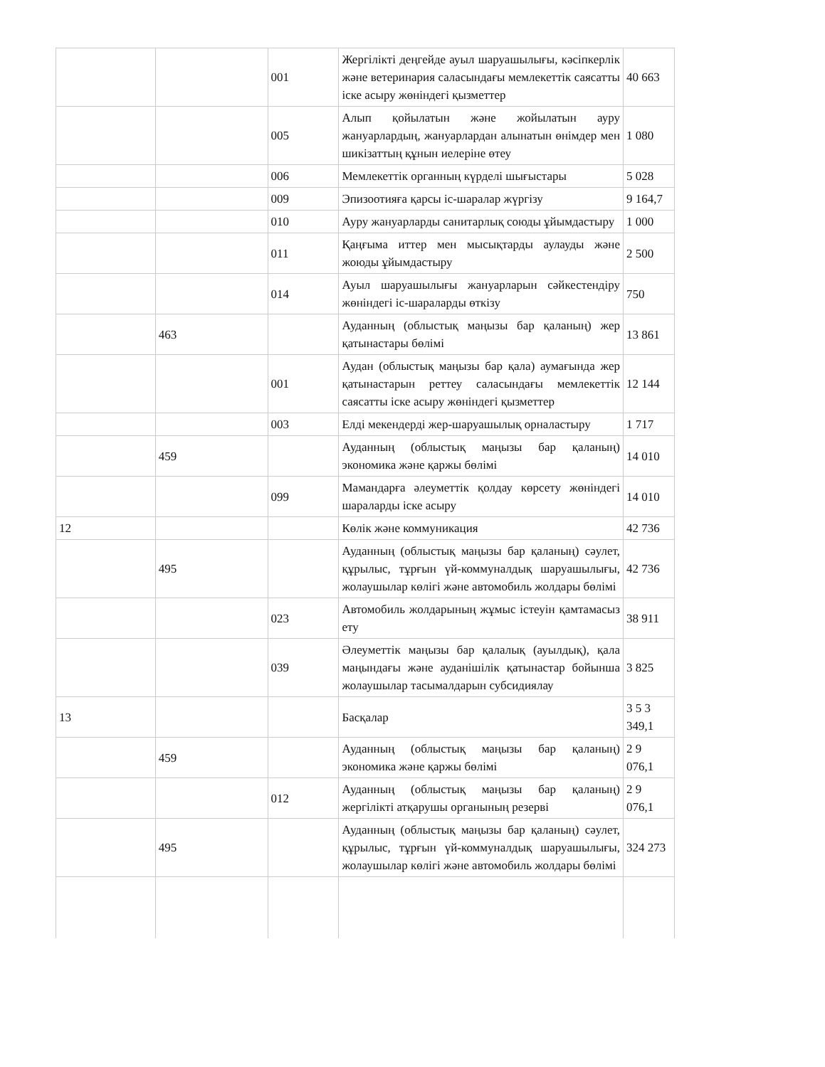| | | 001 | Жергілікті деңгейде ауыл шаруашылығы, кәсіпкерлік және ветеринария саласындағы мемлекеттік саясатты іске асыру жөніндегі қызметтер | 40 663 |
| | | 005 | Алып қойылатын және жойылатын ауру жануарлардың, жануарлардан алынатын өнімдер мен шикізаттың құнын иелеріне өтеу | 1 080 |
| | | 006 | Мемлекеттік органның күрделі шығыстары | 5 028 |
| | | 009 | Эпизоотияға қарсы іс-шаралар жүргізу | 9 164,7 |
| | | 010 | Ауру жануарларды санитарлық союды ұйымдастыру | 1 000 |
| | | 011 | Қаңғыма иттер мен мысықтарды аулауды және жоюды ұйымдастыру | 2 500 |
| | | 014 | Ауыл шаруашылығы жануарларын сәйкестендіру жөніндегі іс-шараларды өткізу | 750 |
| | 463 | | Ауданның (облыстық маңызы бар қаланың) жер қатынастары бөлімі | 13 861 |
| | | 001 | Аудан (облыстық маңызы бар қала) аумағында жер қатынастарын реттеу саласындағы мемлекеттік саясатты іске асыру жөніндегі қызметтер | 12 144 |
| | | 003 | Елді мекендерді жер-шаруашылық орналастыру | 1 717 |
| | 459 | | Ауданның (облыстық маңызы бар қаланың) экономика және қаржы бөлімі | 14 010 |
| | | 099 | Мамандарға әлеуметтік қолдау көрсету жөніндегі шараларды іске асыру | 14 010 |
| 12 | | | Көлік және коммуникация | 42 736 |
| | 495 | | Ауданның (облыстық маңызы бар қаланың) сәулет, құрылыс, тұрғын үй-коммуналдық шаруашылығы, жолаушылар көлігі және автомобиль жолдары бөлімі | 42 736 |
| | | 023 | Автомобиль жолдарының жұмыс істеуін қамтамасыз ету | 38 911 |
| | | 039 | Әлеуметтік маңызы бар қалалық (ауылдық), қала маңындағы және ауданішілік қатынастар бойынша жолаушылар тасымалдарын субсидиялау | 3 825 |
| 13 | | | Басқалар | 3 5 3 349,1 |
| | 459 | | Ауданның (облыстық маңызы бар қаланың) экономика және қаржы бөлімі | 2 9 076,1 |
| | | 012 | Ауданның (облыстық маңызы бар қаланың) жергілікті атқарушы органының резерві | 2 9 076,1 |
| | 495 | | Ауданның (облыстық маңызы бар қаланың) сәулет, құрылыс, тұрғын үй-коммуналдық шаруашылығы, жолаушылар көлігі және автомобиль жолдары бөлімі | 324 273 |